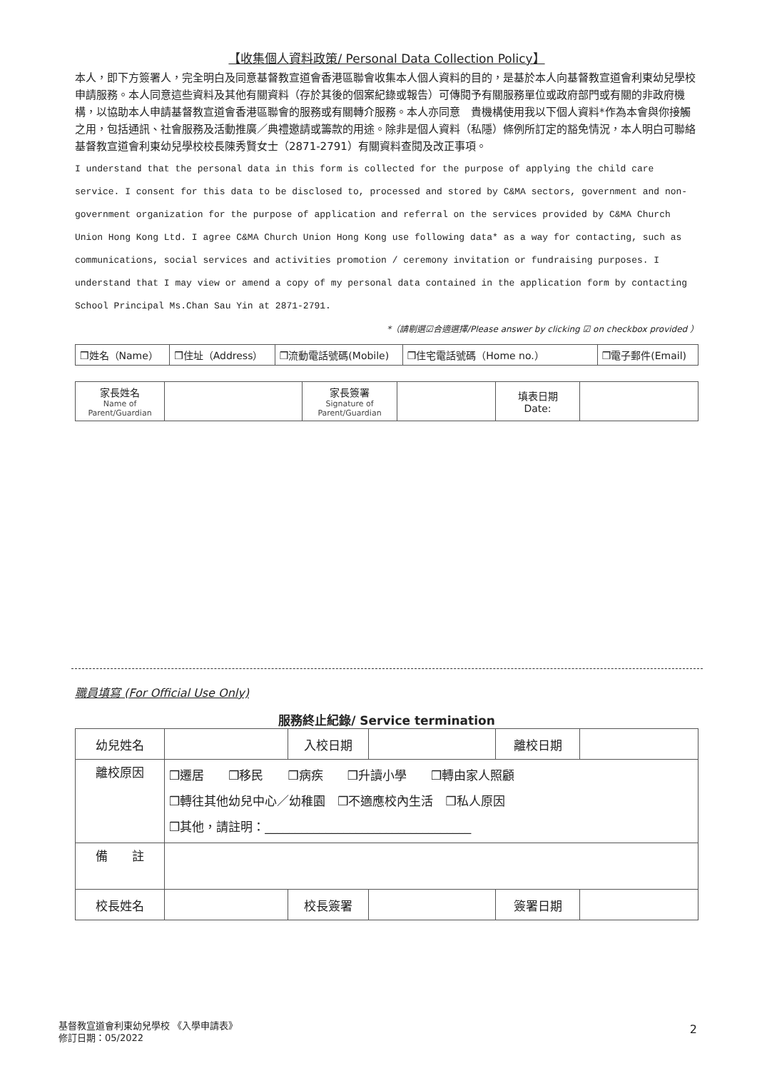【收集個人資料政策/ Personal Data Collection Policy】
本人，即下方簽署人，完全明白及同意基督教宣道會香港區聯會收集本人個人資料的目的，是基於本人向基督教宣道會利東幼兒學校申請服務。本人同意這些資料及其他有關資料（存於其後的個案紀錄或報告）可傳閱予有關服務單位或政府部門或有關的非政府機構，以協助本人申請基督教宣道會香港區聯會的服務或有關轉介服務。本人亦同意　貴機構使用我以下個人資料*作為本會與你接觸之用，包括通訊、社會服務及活動推廣／典禮邀請或籌款的用途。除非是個人資料（私隱）條例所訂定的豁免情況，本人明白可聯絡基督教宣道會利東幼兒學校校長陳秀賢女士（2871-2791）有關資料查閱及改正事項。
I understand that the personal data in this form is collected for the purpose of applying the child care service. I consent for this data to be disclosed to, processed and stored by C&MA sectors, government and non-government organization for the purpose of application and referral on the services provided by C&MA Church Union Hong Kong Ltd. I agree C&MA Church Union Hong Kong use following data* as a way for contacting, such as communications, social services and activities promotion / ceremony invitation or fundraising purposes. I understand that I may view or amend a copy of my personal data contained in the application form by contacting School Principal Ms.Chan Sau Yin at 2871-2791.
*（請剔選☑合適選擇/Please answer by clicking ☑ on checkbox provided ）
| ❒姓名（Name） | ❒住址（Address） | ❒流動電話號碼(Mobile) | ❒住宅電話號碼（Home no.） | ❒電子郵件(Email) |
| 家長姓名 Name of Parent/Guardian | | 家長簽署 Signature of Parent/Guardian | | 填表日期 Date: | |
職員填寫 (For Official Use Only)
服務終止紀錄/ Service termination
| 幼兒姓名 | | 入校日期 | | 離校日期 | |
| 離校原因 | ❒遷居 ❒移民 ❒病疾 ❒升讀小學 ❒轉由家人照顧 ❒轉往其他幼兒中心／幼稚園 ❒不適應校內生活 ❒私人原因 ❒其他，請註明：__________________________________ | | | | |
| 備 註 | | | | | |
| 校長姓名 | | 校長簽署 | | 簽署日期 | |
基督教宣道會利東幼兒學校 《入學申請表》
修訂日期：05/2022
2